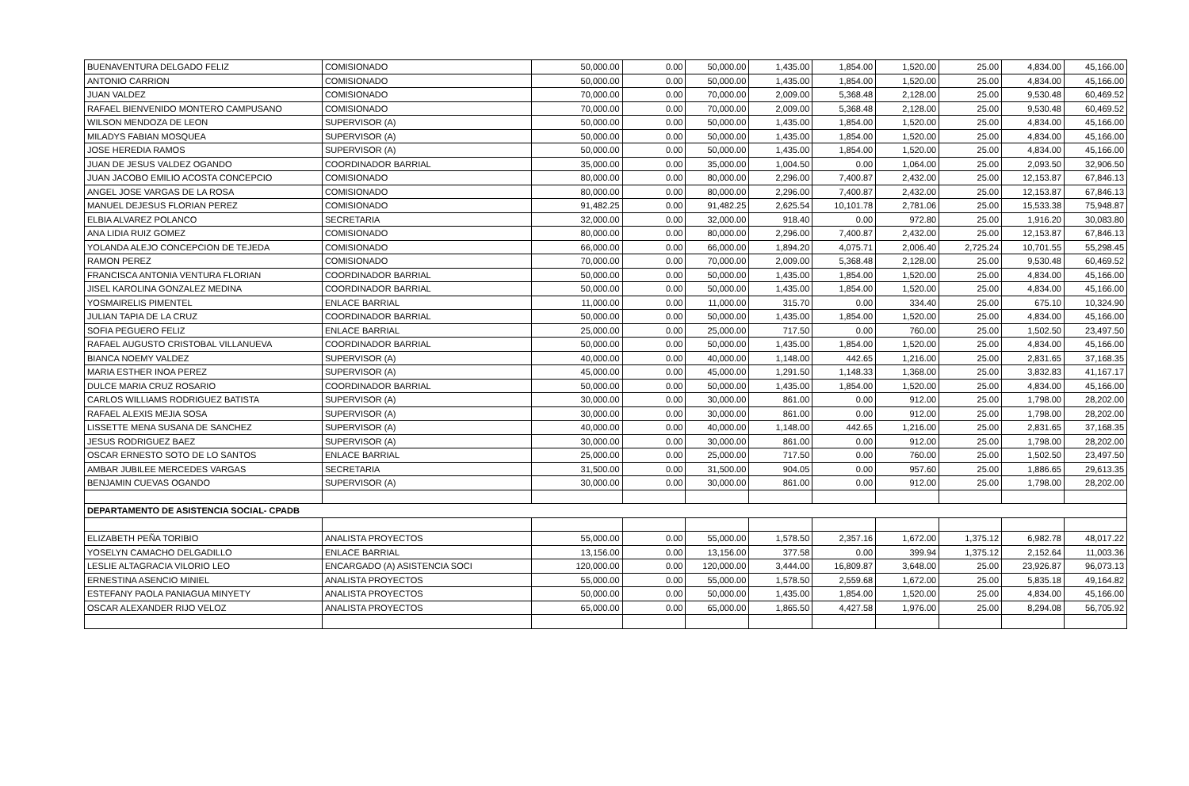| BUENAVENTURA DELGADO FELIZ | COMISIONADO | 50,000.00 | 0.00 | 50,000.00 | 1,435.00 | 1,854.00 | 1,520.00 | 25.00 | 4,834.00 | 45,166.00 |
| ANTONIO CARRION | COMISIONADO | 50,000.00 | 0.00 | 50,000.00 | 1,435.00 | 1,854.00 | 1,520.00 | 25.00 | 4,834.00 | 45,166.00 |
| JUAN VALDEZ | COMISIONADO | 70,000.00 | 0.00 | 70,000.00 | 2,009.00 | 5,368.48 | 2,128.00 | 25.00 | 9,530.48 | 60,469.52 |
| RAFAEL BIENVENIDO MONTERO CAMPUSANO | COMISIONADO | 70,000.00 | 0.00 | 70,000.00 | 2,009.00 | 5,368.48 | 2,128.00 | 25.00 | 9,530.48 | 60,469.52 |
| WILSON MENDOZA DE LEON | SUPERVISOR (A) | 50,000.00 | 0.00 | 50,000.00 | 1,435.00 | 1,854.00 | 1,520.00 | 25.00 | 4,834.00 | 45,166.00 |
| MILADYS FABIAN MOSQUEA | SUPERVISOR (A) | 50,000.00 | 0.00 | 50,000.00 | 1,435.00 | 1,854.00 | 1,520.00 | 25.00 | 4,834.00 | 45,166.00 |
| JOSE HEREDIA RAMOS | SUPERVISOR (A) | 50,000.00 | 0.00 | 50,000.00 | 1,435.00 | 1,854.00 | 1,520.00 | 25.00 | 4,834.00 | 45,166.00 |
| JUAN DE JESUS VALDEZ OGANDO | COORDINADOR BARRIAL | 35,000.00 | 0.00 | 35,000.00 | 1,004.50 | 0.00 | 1,064.00 | 25.00 | 2,093.50 | 32,906.50 |
| JUAN JACOBO EMILIO ACOSTA CONCEPCIO | COMISIONADO | 80,000.00 | 0.00 | 80,000.00 | 2,296.00 | 7,400.87 | 2,432.00 | 25.00 | 12,153.87 | 67,846.13 |
| ANGEL JOSE VARGAS DE LA ROSA | COMISIONADO | 80,000.00 | 0.00 | 80,000.00 | 2,296.00 | 7,400.87 | 2,432.00 | 25.00 | 12,153.87 | 67,846.13 |
| MANUEL DEJESUS FLORIAN PEREZ | COMISIONADO | 91,482.25 | 0.00 | 91,482.25 | 2,625.54 | 10,101.78 | 2,781.06 | 25.00 | 15,533.38 | 75,948.87 |
| ELBIA ALVAREZ POLANCO | SECRETARIA | 32,000.00 | 0.00 | 32,000.00 | 918.40 | 0.00 | 972.80 | 25.00 | 1,916.20 | 30,083.80 |
| ANA LIDIA RUIZ GOMEZ | COMISIONADO | 80,000.00 | 0.00 | 80,000.00 | 2,296.00 | 7,400.87 | 2,432.00 | 25.00 | 12,153.87 | 67,846.13 |
| YOLANDA ALEJO CONCEPCION DE TEJEDA | COMISIONADO | 66,000.00 | 0.00 | 66,000.00 | 1,894.20 | 4,075.71 | 2,006.40 | 2,725.24 | 10,701.55 | 55,298.45 |
| RAMON PEREZ | COMISIONADO | 70,000.00 | 0.00 | 70,000.00 | 2,009.00 | 5,368.48 | 2,128.00 | 25.00 | 9,530.48 | 60,469.52 |
| FRANCISCA ANTONIA VENTURA FLORIAN | COORDINADOR BARRIAL | 50,000.00 | 0.00 | 50,000.00 | 1,435.00 | 1,854.00 | 1,520.00 | 25.00 | 4,834.00 | 45,166.00 |
| JISEL KAROLINA GONZALEZ MEDINA | COORDINADOR BARRIAL | 50,000.00 | 0.00 | 50,000.00 | 1,435.00 | 1,854.00 | 1,520.00 | 25.00 | 4,834.00 | 45,166.00 |
| YOSMAIRELIS PIMENTEL | ENLACE BARRIAL | 11,000.00 | 0.00 | 11,000.00 | 315.70 | 0.00 | 334.40 | 25.00 | 675.10 | 10,324.90 |
| JULIAN TAPIA DE LA CRUZ | COORDINADOR BARRIAL | 50,000.00 | 0.00 | 50,000.00 | 1,435.00 | 1,854.00 | 1,520.00 | 25.00 | 4,834.00 | 45,166.00 |
| SOFIA PEGUERO FELIZ | ENLACE BARRIAL | 25,000.00 | 0.00 | 25,000.00 | 717.50 | 0.00 | 760.00 | 25.00 | 1,502.50 | 23,497.50 |
| RAFAEL AUGUSTO CRISTOBAL VILLANUEVA | COORDINADOR BARRIAL | 50,000.00 | 0.00 | 50,000.00 | 1,435.00 | 1,854.00 | 1,520.00 | 25.00 | 4,834.00 | 45,166.00 |
| BIANCA NOEMY VALDEZ | SUPERVISOR (A) | 40,000.00 | 0.00 | 40,000.00 | 1,148.00 | 442.65 | 1,216.00 | 25.00 | 2,831.65 | 37,168.35 |
| MARIA ESTHER INOA PEREZ | SUPERVISOR (A) | 45,000.00 | 0.00 | 45,000.00 | 1,291.50 | 1,148.33 | 1,368.00 | 25.00 | 3,832.83 | 41,167.17 |
| DULCE MARIA CRUZ ROSARIO | COORDINADOR BARRIAL | 50,000.00 | 0.00 | 50,000.00 | 1,435.00 | 1,854.00 | 1,520.00 | 25.00 | 4,834.00 | 45,166.00 |
| CARLOS WILLIAMS RODRIGUEZ BATISTA | SUPERVISOR (A) | 30,000.00 | 0.00 | 30,000.00 | 861.00 | 0.00 | 912.00 | 25.00 | 1,798.00 | 28,202.00 |
| RAFAEL ALEXIS MEJIA SOSA | SUPERVISOR (A) | 30,000.00 | 0.00 | 30,000.00 | 861.00 | 0.00 | 912.00 | 25.00 | 1,798.00 | 28,202.00 |
| LISSETTE MENA SUSANA DE SANCHEZ | SUPERVISOR (A) | 40,000.00 | 0.00 | 40,000.00 | 1,148.00 | 442.65 | 1,216.00 | 25.00 | 2,831.65 | 37,168.35 |
| JESUS RODRIGUEZ BAEZ | SUPERVISOR (A) | 30,000.00 | 0.00 | 30,000.00 | 861.00 | 0.00 | 912.00 | 25.00 | 1,798.00 | 28,202.00 |
| OSCAR ERNESTO SOTO DE LO SANTOS | ENLACE BARRIAL | 25,000.00 | 0.00 | 25,000.00 | 717.50 | 0.00 | 760.00 | 25.00 | 1,502.50 | 23,497.50 |
| AMBAR JUBILEE MERCEDES VARGAS | SECRETARIA | 31,500.00 | 0.00 | 31,500.00 | 904.05 | 0.00 | 957.60 | 25.00 | 1,886.65 | 29,613.35 |
| BENJAMIN CUEVAS OGANDO | SUPERVISOR (A) | 30,000.00 | 0.00 | 30,000.00 | 861.00 | 0.00 | 912.00 | 25.00 | 1,798.00 | 28,202.00 |
| DEPARTAMENTO DE ASISTENCIA SOCIAL- CPADB | | | | | | | | | | |
| ELIZABETH PEÑA TORIBIO | ANALISTA PROYECTOS | 55,000.00 | 0.00 | 55,000.00 | 1,578.50 | 2,357.16 | 1,672.00 | 1,375.12 | 6,982.78 | 48,017.22 |
| YOSELYN CAMACHO DELGADILLO | ENLACE BARRIAL | 13,156.00 | 0.00 | 13,156.00 | 377.58 | 0.00 | 399.94 | 1,375.12 | 2,152.64 | 11,003.36 |
| LESLIE ALTAGRACIA VILORIO LEO | ENCARGADO (A) ASISTENCIA SOCI | 120,000.00 | 0.00 | 120,000.00 | 3,444.00 | 16,809.87 | 3,648.00 | 25.00 | 23,926.87 | 96,073.13 |
| ERNESTINA ASENCIO MINIEL | ANALISTA PROYECTOS | 55,000.00 | 0.00 | 55,000.00 | 1,578.50 | 2,559.68 | 1,672.00 | 25.00 | 5,835.18 | 49,164.82 |
| ESTEFANY PAOLA PANIAGUA MINYETY | ANALISTA PROYECTOS | 50,000.00 | 0.00 | 50,000.00 | 1,435.00 | 1,854.00 | 1,520.00 | 25.00 | 4,834.00 | 45,166.00 |
| OSCAR ALEXANDER RIJO VELOZ | ANALISTA PROYECTOS | 65,000.00 | 0.00 | 65,000.00 | 1,865.50 | 4,427.58 | 1,976.00 | 25.00 | 8,294.08 | 56,705.92 |